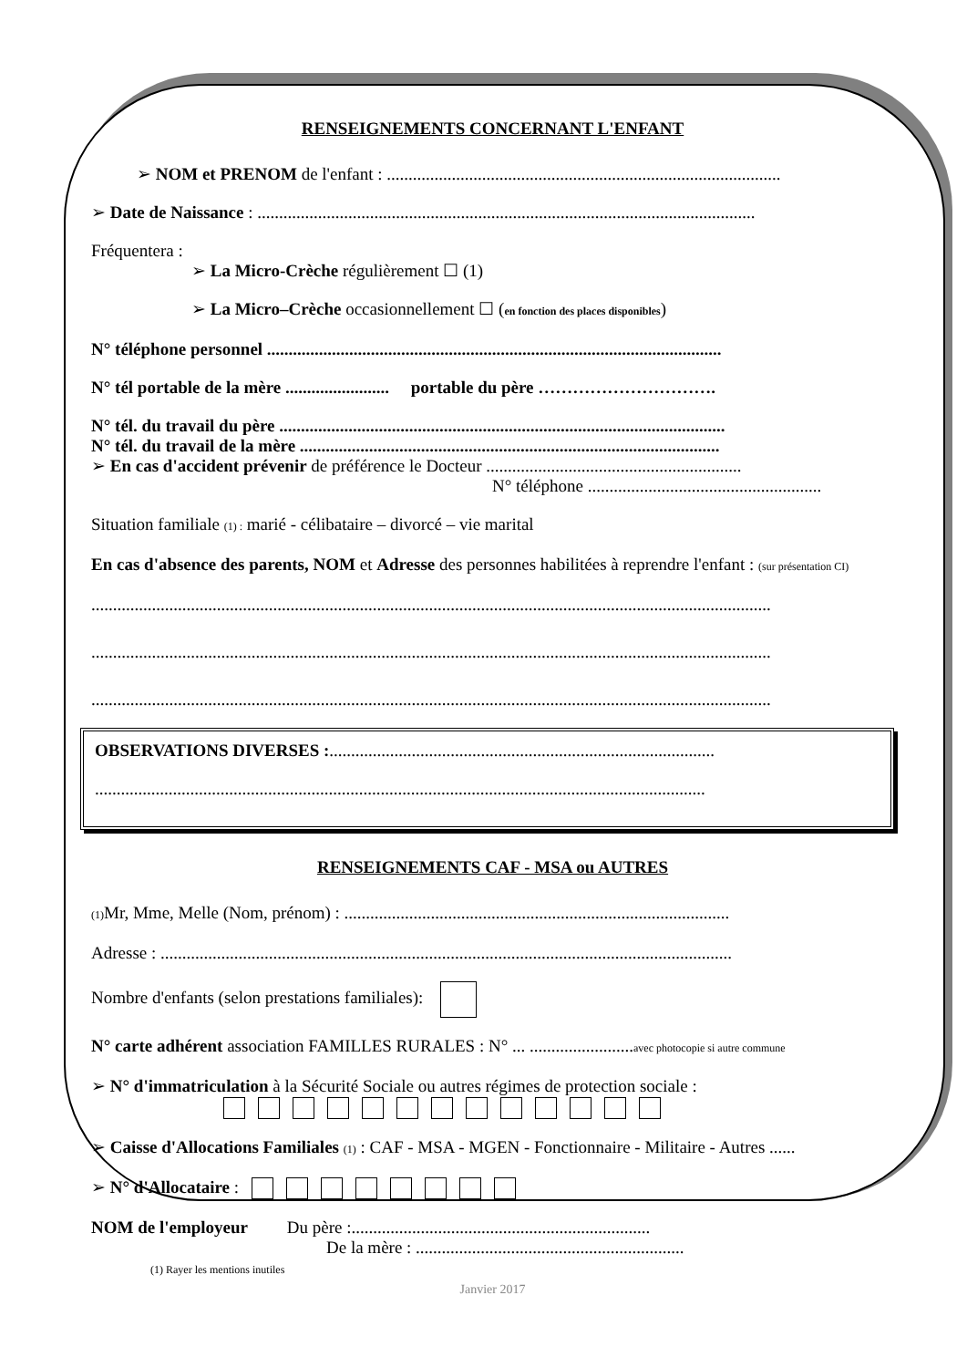RENSEIGNEMENTS CONCERNANT L'ENFANT
➢ NOM et PRENOM de l'enfant : ...........................................................................................
➢ Date de Naissance : ...................................................................................................................
Fréquentera :
➢ La Micro-Crèche régulièrement ☐ (1)
➢ La Micro–Crèche occasionnellement ☐ (en fonction des places disponibles)
N° téléphone personnel .........................................................................................................
N° tél portable de la mère ........................ portable du père ………………………….
N° tél. du travail du père .......................................................................................................
N° tél. du travail de la mère .................................................................................................
➢ En cas d'accident prévenir de préférence le Docteur ...........................................................
N° téléphone ......................................................
Situation familiale (1) : marié - célibataire – divorcé – vie marital
En cas d'absence des parents, NOM et Adresse des personnes habilitées à reprendre l'enfant : (sur présentation CI)
.............................................................................................................................................................
.............................................................................................................................................................
.............................................................................................................................................................
OBSERVATIONS DIVERSES :.........................................................................................
.............................................................................................................................................
RENSEIGNEMENTS CAF - MSA ou AUTRES
(1) Mr, Mme, Melle (Nom, prénom) : .........................................................................................
Adresse : ....................................................................................................................................
Nombre d'enfants (selon prestations familiales):
N° carte adhérent association FAMILLES RURALES : N° ... ........................avec photocopie si autre commune
➢ N° d'immatriculation à la Sécurité Sociale ou autres régimes de protection sociale :
➢ Caisse d'Allocations Familiales (1) : CAF - MSA - MGEN - Fonctionnaire - Militaire - Autres ......
➢ N° d'Allocataire :
NOM de l'employeur Du père :.....................................................................
De la mère : ..............................................................
(1) Rayer les mentions inutiles
Janvier 2017